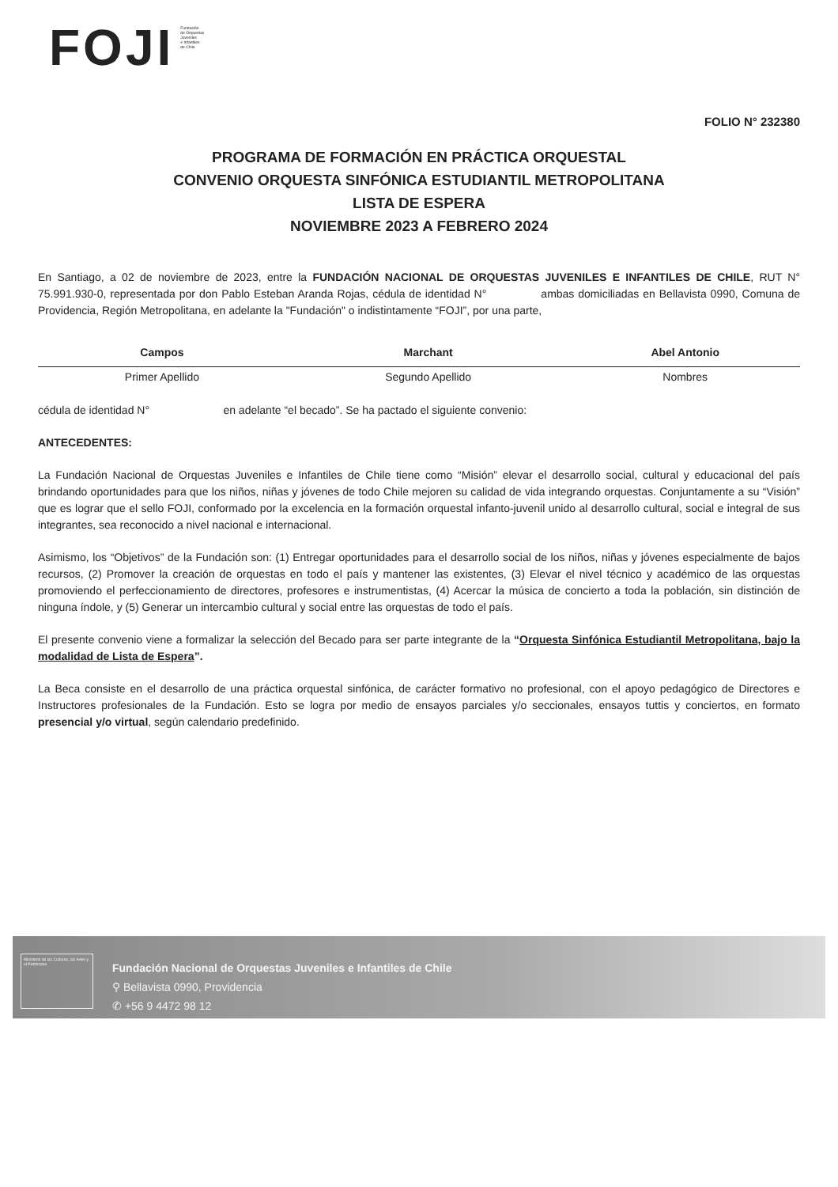FOJI
Fundación
de Orquestas
Juveniles
e Infantiles
de Chile
FOLIO N° 232380
PROGRAMA DE FORMACIÓN EN PRÁCTICA ORQUESTAL
CONVENIO ORQUESTA SINFÓNICA ESTUDIANTIL METROPOLITANA
LISTA DE ESPERA
NOVIEMBRE 2023 A FEBRERO 2024
En Santiago, a 02 de noviembre de 2023, entre la FUNDACIÓN NACIONAL DE ORQUESTAS JUVENILES E INFANTILES DE CHILE, RUT N° 75.991.930-0, representada por don Pablo Esteban Aranda Rojas, cédula de identidad N° ambas domiciliadas en Bellavista 0990, Comuna de Providencia, Región Metropolitana, en adelante la "Fundación" o indistintamente “FOJI”, por una parte,
| Campos | Marchant | Abel Antonio |
| Primer Apellido | Segundo Apellido | Nombres |
cédula de identidad N° en adelante “el becado”. Se ha pactado el siguiente convenio:
ANTECEDENTES:
La Fundación Nacional de Orquestas Juveniles e Infantiles de Chile tiene como “Misión” elevar el desarrollo social, cultural y educacional del país brindando oportunidades para que los niños, niñas y jóvenes de todo Chile mejoren su calidad de vida integrando orquestas. Conjuntamente a su “Visión” que es lograr que el sello FOJI, conformado por la excelencia en la formación orquestal infanto-juvenil unido al desarrollo cultural, social e integral de sus integrantes, sea reconocido a nivel nacional e internacional.
Asimismo, los “Objetivos” de la Fundación son: (1) Entregar oportunidades para el desarrollo social de los niños, niñas y jóvenes especialmente de bajos recursos, (2) Promover la creación de orquestas en todo el país y mantener las existentes, (3) Elevar el nivel técnico y académico de las orquestas promoviendo el perfeccionamiento de directores, profesores e instrumentistas, (4) Acercar la música de concierto a toda la población, sin distinción de ninguna índole, y (5) Generar un intercambio cultural y social entre las orquestas de todo el país.
El presente convenio viene a formalizar la selección del Becado para ser parte integrante de la “Orquesta Sinfónica Estudiantil Metropolitana, bajo la modalidad de Lista de Espera”.
La Beca consiste en el desarrollo de una práctica orquestal sinfónica, de carácter formativo no profesional, con el apoyo pedagógico de Directores e Instructores profesionales de la Fundación. Esto se logra por medio de ensayos parciales y/o seccionales, ensayos tuttis y conciertos, en formato presencial y/o virtual, según calendario predefinido.
Ministerio de las Culturas, las Artes y el Patrimonio
Fundación Nacional de Orquestas Juveniles e Infantiles de Chile
⚲ Bellavista 0990, Providencia
✆ +56 9 4472 98 12